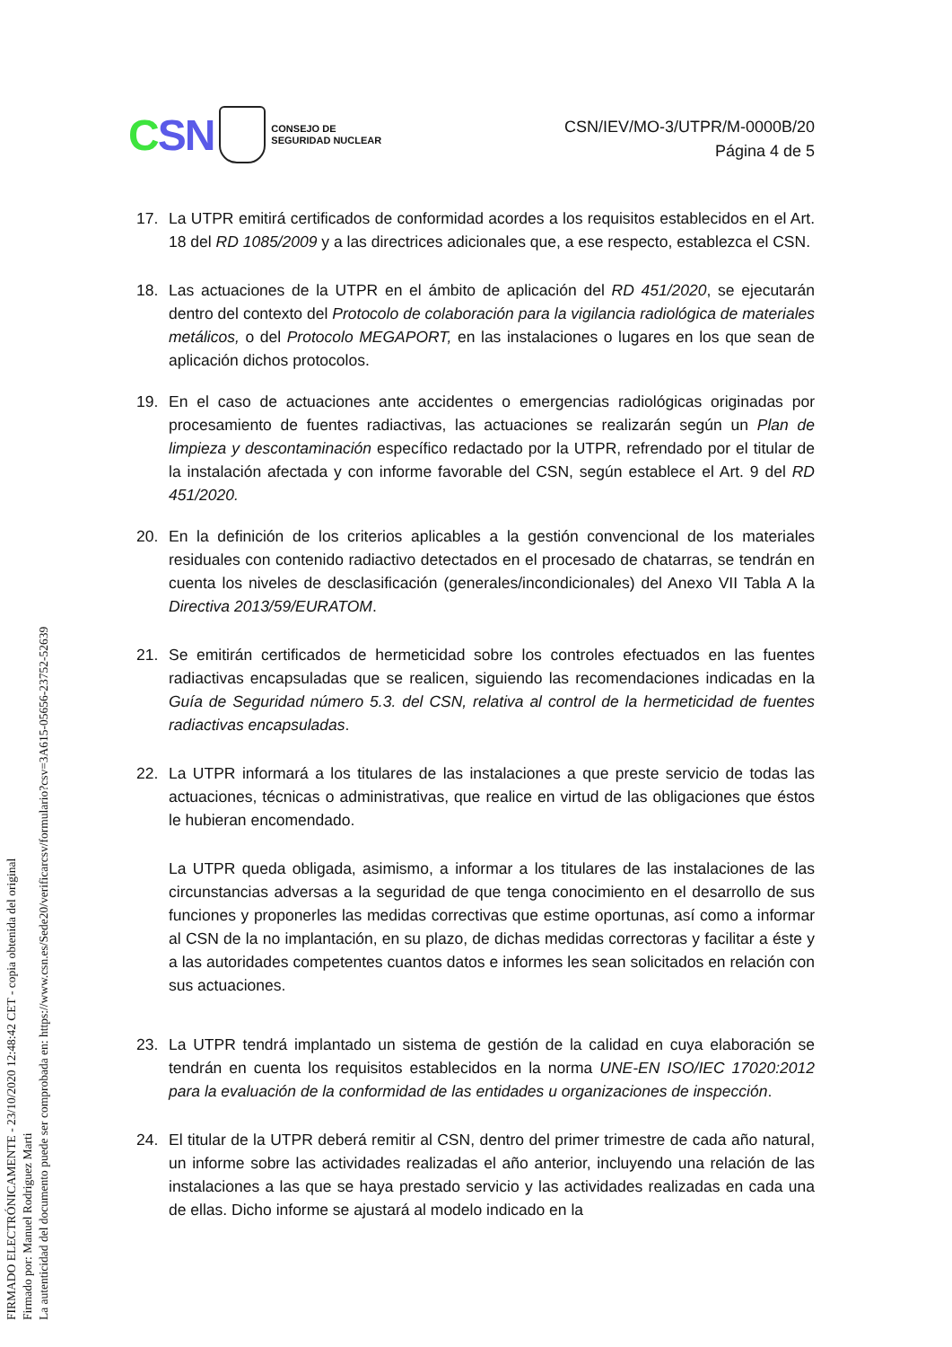CSN
CONSEJO DE
SEGURIDAD NUCLEAR
CSN/IEV/MO-3/UTPR/M-0000B/20
Página 4 de 5
17. La UTPR emitirá certificados de conformidad acordes a los requisitos establecidos en el Art. 18 del RD 1085/2009 y a las directrices adicionales que, a ese respecto, establezca el CSN.
18. Las actuaciones de la UTPR en el ámbito de aplicación del RD 451/2020, se ejecutarán dentro del contexto del Protocolo de colaboración para la vigilancia radiológica de materiales metálicos, o del Protocolo MEGAPORT, en las instalaciones o lugares en los que sean de aplicación dichos protocolos.
19. En el caso de actuaciones ante accidentes o emergencias radiológicas originadas por procesamiento de fuentes radiactivas, las actuaciones se realizarán según un Plan de limpieza y descontaminación específico redactado por la UTPR, refrendado por el titular de la instalación afectada y con informe favorable del CSN, según establece el Art. 9 del RD 451/2020.
20. En la definición de los criterios aplicables a la gestión convencional de los materiales residuales con contenido radiactivo detectados en el procesado de chatarras, se tendrán en cuenta los niveles de desclasificación (generales/incondicionales) del Anexo VII Tabla A la Directiva 2013/59/EURATOM.
21. Se emitirán certificados de hermeticidad sobre los controles efectuados en las fuentes radiactivas encapsuladas que se realicen, siguiendo las recomendaciones indicadas en la Guía de Seguridad número 5.3. del CSN, relativa al control de la hermeticidad de fuentes radiactivas encapsuladas.
22. La UTPR informará a los titulares de las instalaciones a que preste servicio de todas las actuaciones, técnicas o administrativas, que realice en virtud de las obligaciones que éstos le hubieran encomendado.
La UTPR queda obligada, asimismo, a informar a los titulares de las instalaciones de las circunstancias adversas a la seguridad de que tenga conocimiento en el desarrollo de sus funciones y proponerles las medidas correctivas que estime oportunas, así como a informar al CSN de la no implantación, en su plazo, de dichas medidas correctoras y facilitar a éste y a las autoridades competentes cuantos datos e informes les sean solicitados en relación con sus actuaciones.
23. La UTPR tendrá implantado un sistema de gestión de la calidad en cuya elaboración se tendrán en cuenta los requisitos establecidos en la norma UNE-EN ISO/IEC 17020:2012 para la evaluación de la conformidad de las entidades u organizaciones de inspección.
24. El titular de la UTPR deberá remitir al CSN, dentro del primer trimestre de cada año natural, un informe sobre las actividades realizadas el año anterior, incluyendo una relación de las instalaciones a las que se haya prestado servicio y las actividades realizadas en cada una de ellas. Dicho informe se ajustará al modelo indicado en la
FIRMADO ELECTRÓNICAMENTE - 23/10/2020 12:48:42 CET - copia obtenida del original
Firmado por: Manuel Rodriguez Marti
La autenticidad del documento puede ser comprobada en: https://www.csn.es/Sede20/verificarcsv/formulario?csv=3A615-05656-23752-52639